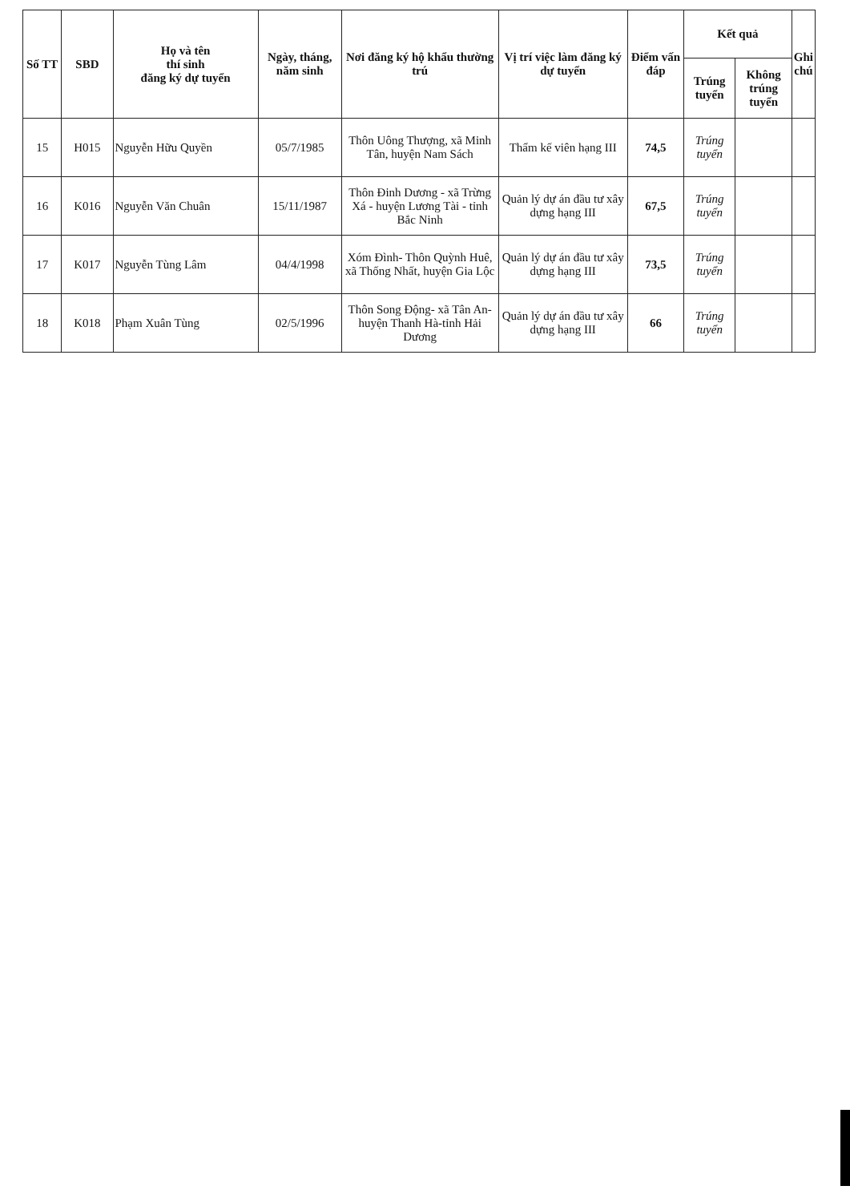| Số TT | SBD | Họ và tên thí sinh đăng ký dự tuyển | Ngày, tháng, năm sinh | Nơi đăng ký hộ khẩu thường trú | Vị trí việc làm đăng ký dự tuyển | Điểm vấn đáp | Kết quả | | Ghi chú |
| --- | --- | --- | --- | --- | --- | --- | --- | --- | --- |
| | | | | | | | Trúng tuyển | Không trúng tuyển | |
| 15 | H015 | Nguyễn Hữu Quyền | 05/7/1985 | Thôn Uông Thượng, xã Minh Tân, huyện Nam Sách | Thẩm kế viên hạng III | 74,5 | Trúng tuyển | | |
| 16 | K016 | Nguyễn Văn Chuân | 15/11/1987 | Thôn Đinh Dương - xã Trừng Xá - huyện Lương Tài - tỉnh Bắc Ninh | Quản lý dự án đầu tư xây dựng hạng III | 67,5 | Trúng tuyển | | |
| 17 | K017 | Nguyễn Tùng Lâm | 04/4/1998 | Xóm Đình- Thôn Quỳnh Huê, xã Thống Nhất, huyện Gia Lộc | Quản lý dự án đầu tư xây dựng hạng III | 73,5 | Trúng tuyển | | |
| 18 | K018 | Phạm Xuân Tùng | 02/5/1996 | Thôn Song Động- xã Tân An-huyện Thanh Hà-tỉnh Hải Dương | Quản lý dự án đầu tư xây dựng hạng III | 66 | Trúng tuyển | | |